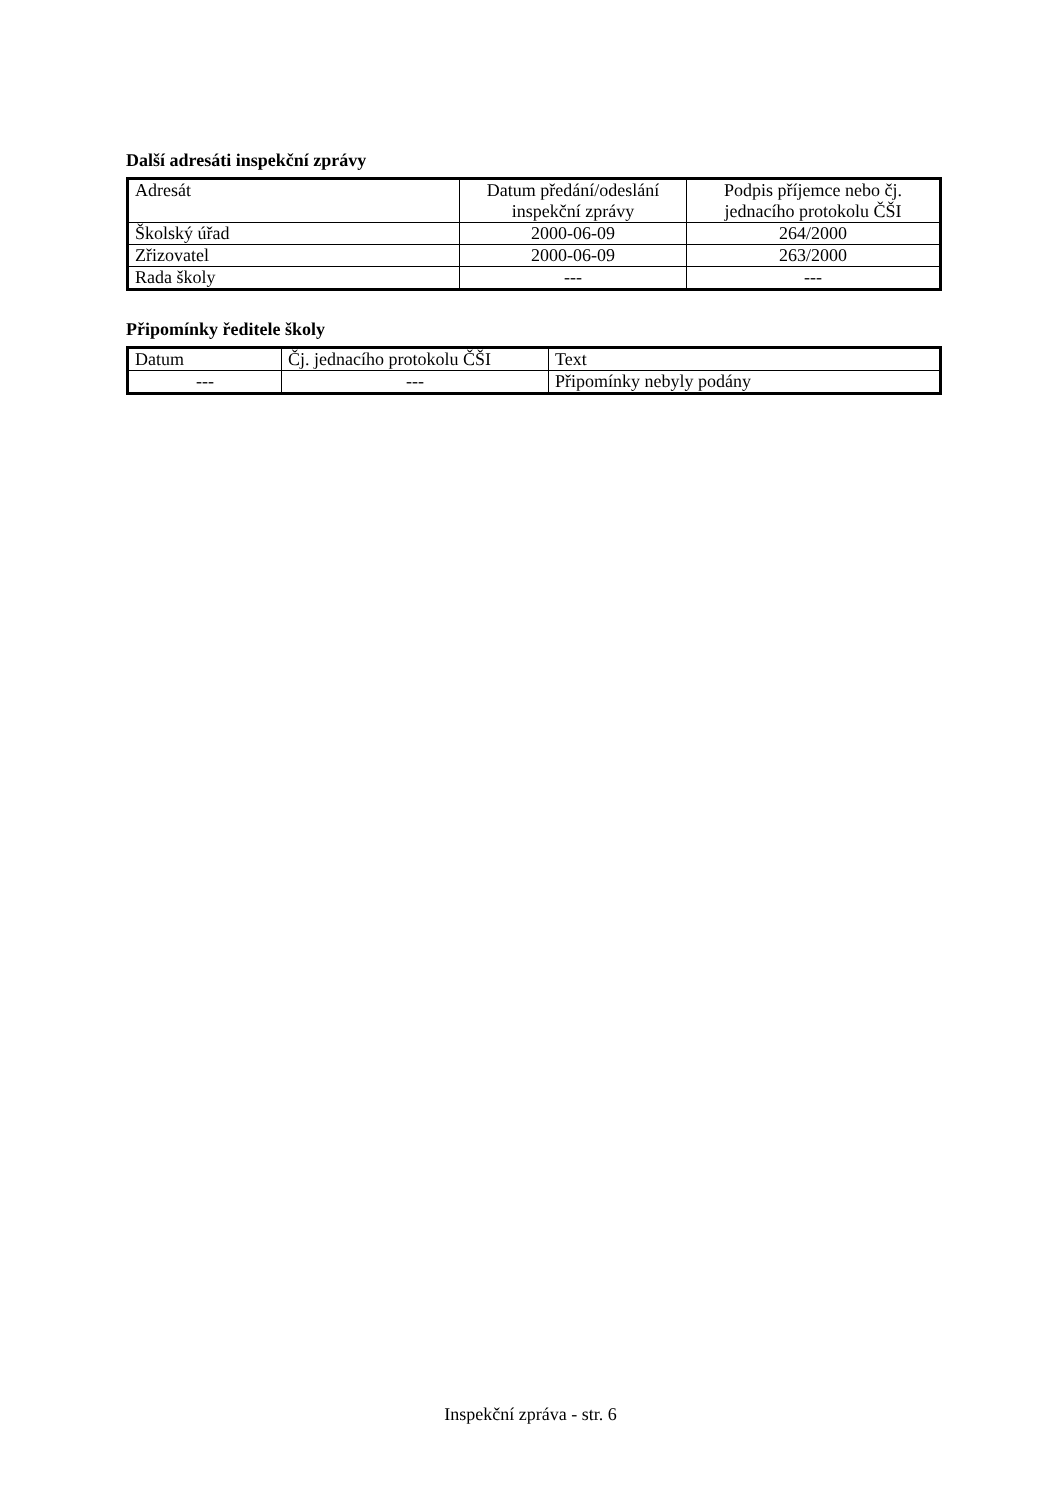Další adresáti inspekční zprávy
| Adresát | Datum předání/odeslání inspekční zprávy | Podpis příjemce nebo čj. jednacího protokolu ČŠI |
| --- | --- | --- |
| Školský úřad | 2000-06-09 | 264/2000 |
| Zřizovatel | 2000-06-09 | 263/2000 |
| Rada školy | --- | --- |
Připomínky ředitele školy
| Datum | Čj. jednacího protokolu ČŠI | Text |
| --- | --- | --- |
| --- | --- | Připomínky nebyly podány |
Inspekční zpráva - str. 6